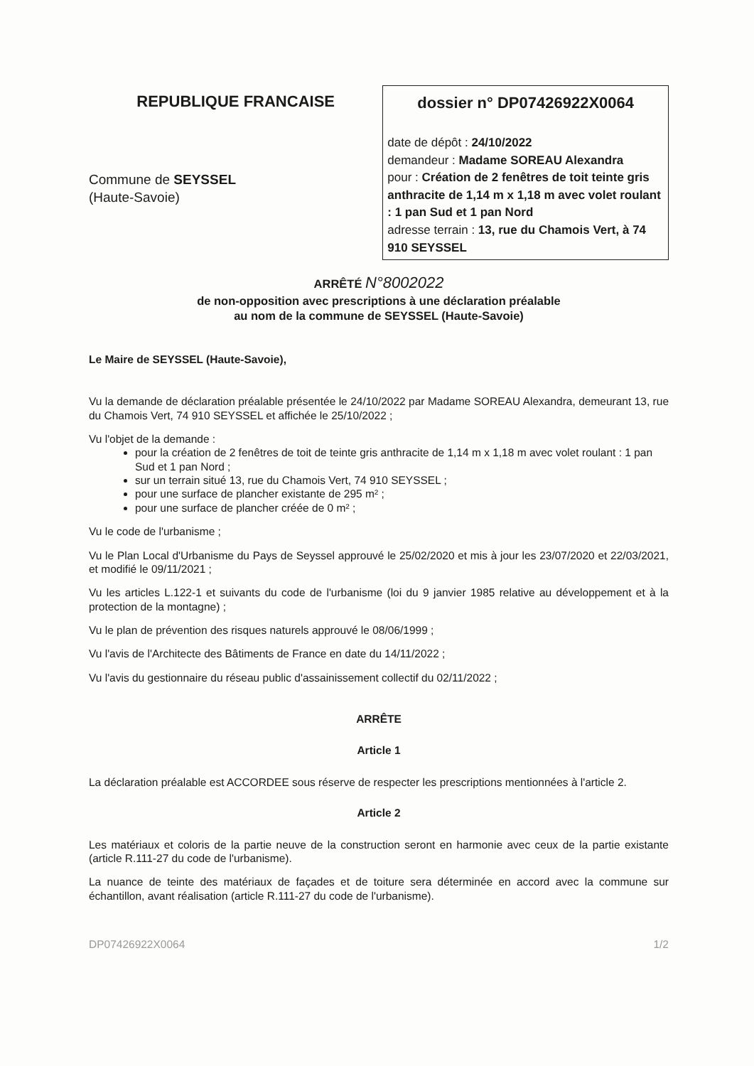REPUBLIQUE FRANCAISE
Commune de SEYSSEL
(Haute-Savoie)
dossier n° DP07426922X0064
date de dépôt : 24/10/2022
demandeur : Madame SOREAU Alexandra
pour : Création de 2 fenêtres de toit teinte gris anthracite de 1,14 m x 1,18 m avec volet roulant : 1 pan Sud et 1 pan Nord
adresse terrain : 13, rue du Chamois Vert, à 74 910 SEYSSEL
ARRÊTÉ N°8002022
de non-opposition avec prescriptions à une déclaration préalable
au nom de la commune de SEYSSEL (Haute-Savoie)
Le Maire de SEYSSEL (Haute-Savoie),
Vu la demande de déclaration préalable présentée le 24/10/2022 par Madame SOREAU Alexandra, demeurant 13, rue du Chamois Vert, 74 910 SEYSSEL et affichée le 25/10/2022 ;
Vu l'objet de la demande :
pour la création de 2 fenêtres de toit de teinte gris anthracite de 1,14 m x 1,18 m avec volet roulant : 1 pan Sud et 1 pan Nord ;
sur un terrain situé 13, rue du Chamois Vert, 74 910 SEYSSEL ;
pour une surface de plancher existante de 295 m² ;
pour une surface de plancher créée de 0 m² ;
Vu le code de l'urbanisme ;
Vu le Plan Local d'Urbanisme du Pays de Seyssel approuvé le 25/02/2020 et mis à jour les 23/07/2020 et 22/03/2021, et modifié le 09/11/2021 ;
Vu les articles L.122-1 et suivants du code de l'urbanisme (loi du 9 janvier 1985 relative au développement et à la protection de la montagne) ;
Vu le plan de prévention des risques naturels approuvé le 08/06/1999 ;
Vu l'avis de l'Architecte des Bâtiments de France en date du 14/11/2022 ;
Vu l'avis du gestionnaire du réseau public d'assainissement collectif du 02/11/2022 ;
ARRÊTE
Article 1
La déclaration préalable est ACCORDEE sous réserve de respecter les prescriptions mentionnées à l'article 2.
Article 2
Les matériaux et coloris de la partie neuve de la construction seront en harmonie avec ceux de la partie existante (article R.111-27 du code de l'urbanisme).
La nuance de teinte des matériaux de façades et de toiture sera déterminée en accord avec la commune sur échantillon, avant réalisation (article R.111-27 du code de l'urbanisme).
DP07426922X0064 1/2